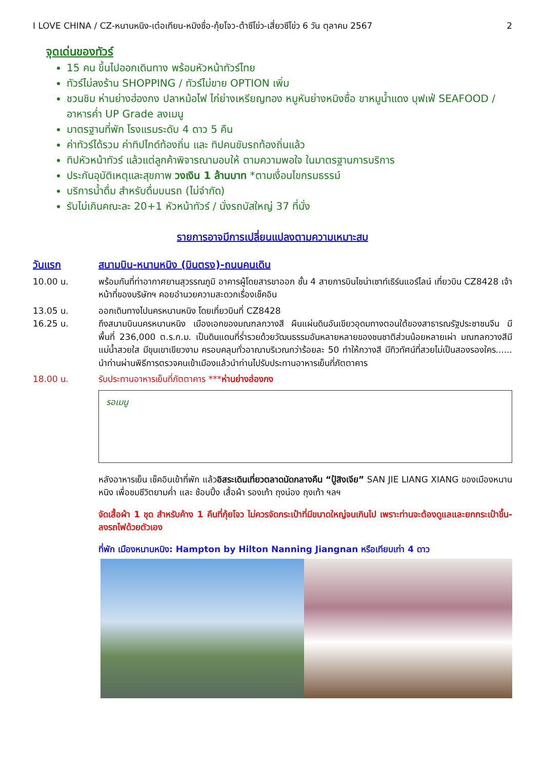I LOVE CHINA / CZ-หนานหนิง-เต๋อเทียน-หมิงซื่อ-กุ้ยโจว-ต้าซีโข่ว-เสี่ยวซีโข่ว 6 วัน ตุลาคม 2567 2
จุดเด่นของทัวร์
15 คน ขึ้นไปออกเดินทาง พร้อมหัวหน้าทัวร์ไทย
ทัวร์ไม่ลงร้าน SHOPPING / ทัวร์ไม่ขาย OPTION เพิ่ม
ชวนชิม ห่านย่างฮ่องกง ปลาหม้อไฟ ไก่ย่างเหรียญทอง หมูหันย่างหมิงซื่อ ขาหมูน้ำแดง บุฟเฟ่ SEAFOOD / อาหารค่ำ UP Grade ลงเมนู
มาตรฐานที่พัก โรงแรมระดับ 4 ดาว 5 คืน
ค่าทัวร์ได้รวม ค่าทิปไกด์ท้องถิ่น และ ทิปคนขับรถท้องถิ่นแล้ว
ทิปหัวหน้าทัวร์ แล้วแต่ลูกค้าพิจารณามอบให้ ตามความพอใจ ในมาตรฐานการบริการ
ประกันอุบัติเหตุและสุขภาพ วงเงิน 1 ล้านบาท *ตามเงื่อนไขกรมธรรม์
บริการน้ำดื่ม สำหรับดื่มบนรถ (ไม่จำกัด)
รับไม่เกินคณะละ 20+1 หัวหน้าทัวร์ / นั่งรถบัสใหญ่ 37 ที่นั่ง
รายการอาจมีการเปลี่ยนแปลงตามความเหมาะสม
วันแรก สนามบิน-หนานหนิง (บินตรง)-ถนนคนเดิน
10.00 น. พร้อมกันที่ท่าอากาศยานสุวรรณภูมิ อาคารผู้โดยสารขาออก ชั้น 4 สายการบินไชน่าเซาท์เธิร์นแอร์ไลน์ เที่ยวบิน CZ8428 เจ้าหน้าที่ของบริษัทฯ คอยอำนวยความสะดวกเรื่องเช็คอิน
13.05 น. ออกเดินทางไปนครหนานหนิง โดยเที่ยวบินที่ CZ8428
16.25 น. ถึงสนามบินนครหนานหนิง เมืองเอกของมณฑลกวางสี ผืนแผ่นดินอันเขียวอุดมทางตอนใต้ของสาธารณรัฐประชาชนจีน มีพื้นที่ 236,000 ต.ร.ก.ม. เป็นดินแดนที่ร่ำรวยด้วยวัฒนธรรมอันหลายหลายของชนชาติส่วนน้อยหลายเผ่า มณฑลกวางสีมีแม่น้ำสวยใส มีขุนเขาเขียวงาม ครอบคลุมทั่วอาณาบริเวณกว่าร้อยละ 50 ทำให้กวางสี มีทิวทัศน์ที่สวยไม่เป็นสองรองใคร...... นำท่านผ่านพิธีการตรวจคนเข้าเมืองแล้วนำท่านไปรับประทานอาหารเย็นที่ภัตตาคาร
18.00 น. รับประทานอาหารเย็นที่ภัตตาคาร ***ห่านย่างฮ่องกง
รอเมนู
หลังอาหารเย็น เช็คอินเข้าที่พัก แล้วอิสระเดินเที่ยวตลาดนัดกลางคืน “ปู้สิงเจีย” SAN JIE LIANG XIANG ของเมืองหนานหนิง เพื่อชมชีวิตยามค่ำ และ ช้อบปิ้ง เสื้อผ้า รองเท้า ถุงน่อง ถุงเท้า ฯลฯ
จัดเสื้อผ้า 1 ชุด สำหรับค้าง 1 คืนที่กุ้ยโจว ไม่ควรจัดกระเป๋าที่มีขนาดใหญ่จนเกินไป เพราะท่านจะต้องดูแลและยกกระเป๋าขึ้น-ลงรถไฟด้วยตัวเอง
ที่พัก เมืองหนานหนิง: Hampton by Hilton Nanning Jiangnan หรือเทียบเท่า 4 ดาว